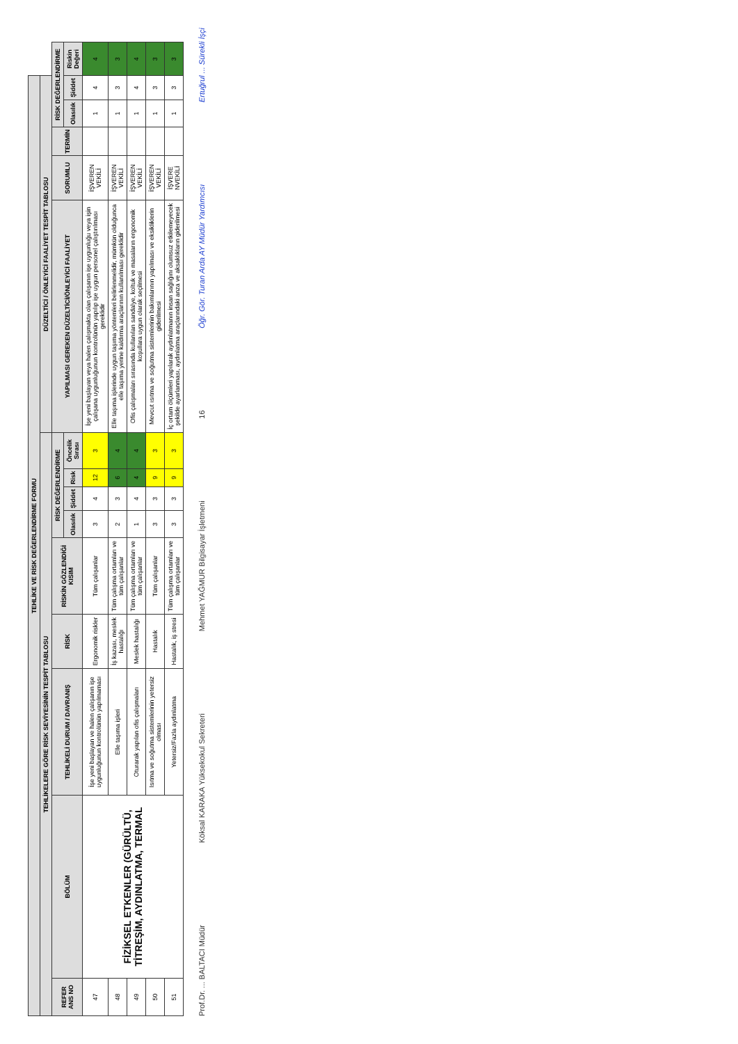| TEHLİKE VE RİSK DEĞERLENDİRME FORMU | | | | | | | | | | | | | | |
| --- | --- | --- | --- | --- | --- | --- | --- | --- | --- | --- | --- | --- | --- | --- |
| TEHLİKELERE GÖRE RİSK SEVİYESİNİN TESPİT TABLOSU | | | | | | | | | DÜZELTİCİ / ÖNLEYİCİ FAALİYET TESPİT TABLOSU | | | | | |
| REFER ANS NO | BÖLÜM | TEHLİKELİ DURUM / DAVRANIŞ | RİSK | RİSKİN GÖZLENDİĞİ KISIM | RİSK DEĞERLENDİRME | | | | YAPILMASI GEREKEN DÜZELTİCİ/ÖNLEYİCİ FAALİYET | SORUMLU | TERMİN | RİSK DEĞERLENDİRME | | |
| | | | | | Olasılık | Şiddet | Risk | Öncelik Sırası | | | | Olasılık | Şiddet | Riskin Değeri |
| 47 | FİZİKSEL ETKENLER (GÜRÜLTÜ, TİTREŞİM, AYDINLATMA, TERMAL | İşe yeni başlayan ve halen çalışanın işe uygunluğunun kontrolünün yapılmaması | Ergonomik riskler | Tüm çalışanlar | 3 | 4 | 12 | 3 | İşe yeni başlayan veya halen çalışmakta olan çalışanın işe uygunluğu veya işin çalışana uygunluğunun kontrolünün yapılıp işe uygun personel çalıştırılması gereklidir | İŞVEREN VEKİLİ | | 1 | 4 | 4 |
| 48 | | Elle taşıma işleri | İş kazası, meslek hastalığı | Tüm çalışma ortamları ve tüm çalışanlar | 2 | 3 | 6 | 4 | Elle taşıma işlerinde uygun taşıma yöntemleri belirlenmelidir, mümkün olduğunca elle taşıma yerine kaldırma araçlarının kullanılması gereklidir | İŞVEREN VEKİLİ | | 1 | 3 | 3 |
| 49 | | Oturarak yapılan ofis çalışmaları | Meslek hastalığı | Tüm çalışma ortamları ve tüm çalışanlar | 1 | 4 | 4 | 4 | Ofis çalışmaları sırasında kullanılan sandalye, koltuk ve masaların ergonomik koşullara uygun olarak seçilmesi | İŞVEREN VEKİLİ | | 1 | 4 | 4 |
| 50 | | Isıtma ve soğutma sistemlerinin yetersiz olması | Hastalık | Tüm çalışanlar | 3 | 3 | 9 | 3 | Mevcut ısıtma ve soğutma sistemlerinin bakımlarının yapılması ve eksikliklerin giderilmesi | İŞVEREN VEKİLİ | | 1 | 3 | 3 |
| 51 | | Yetersiz/Fazla aydınlatma | Hastalık, iş stresi | Tüm çalışma ortamları ve tüm çalışanlar | 3 | 3 | 9 | 3 | İç ortam ölçümleri yapılarak aydınlatmanın insan sağlığını olumsuz etkilemeyecek şekilde ayarlanması, aydınlatma araçlarındaki anza ve aksaklıkların giderilmesi | İŞVERE NVEKİLİ | | 1 | 3 | 3 |
Prof.Dr. ... BALTACI Müdür Köksal KARAKA Yüksekokul Sekreteri Mehmet YAĞMUR Bilgisayar İşletmeni 16 Öğr. Gör. Turan Arda AY Müdür Yardımcısı Ertuğrul ... Sürekli İşçi